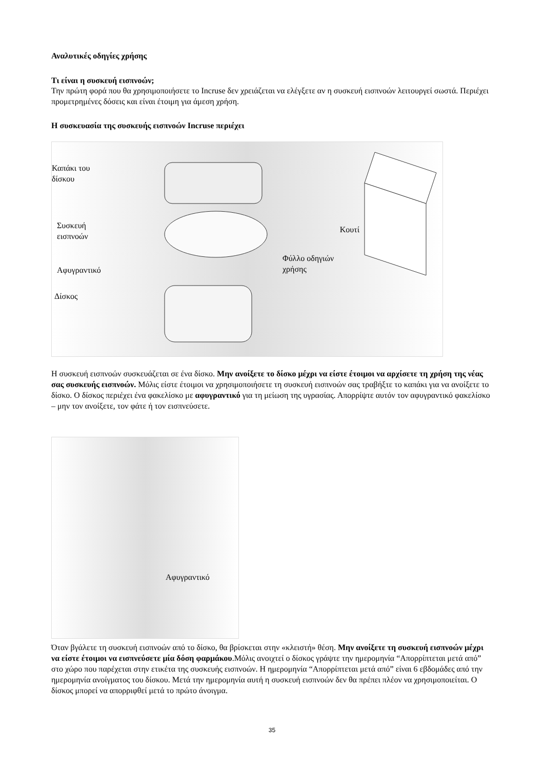Αναλυτικές οδηγίες χρήσης
Τι είναι η συσκευή εισπνοών;
Την πρώτη φορά που θα χρησιμοποιήσετε το Incruse δεν χρειάζεται να ελέγξετε αν η συσκευή εισπνοών λειτουργεί σωστά. Περιέχει προμετρημένες δόσεις και είναι έτοιμη για άμεση χρήση.
Η συσκευασία της συσκευής εισπνοών Incruse περιέχει
Καπάκι του
δίσκου
Συσκευή
εισπνοών
Αφυγραντικό
Δίσκος
Κουτί
Φύλλο οδηγιών
χρήσης
Η συσκευή εισπνοών συσκευάζεται σε ένα δίσκο. Μην ανοίξετε το δίσκο μέχρι να είστε έτοιμοι να αρχίσετε τη χρήση της νέας σας συσκευής εισπνοών. Μόλις είστε έτοιμοι να χρησιμοποιήσετε τη συσκευή εισπνοών σας τραβήξτε το καπάκι για να ανοίξετε το δίσκο. Ο δίσκος περιέχει ένα φακελίσκο με αφυγραντικό για τη μείωση της υγρασίας. Απορρίψτε αυτόν τον αφυγραντικό φακελίσκο – μην τον ανοίξετε, τον φάτε ή τον εισπνεύσετε.
Αφυγραντικό
Όταν βγάλετε τη συσκευή εισπνοών από το δίσκο, θα βρίσκεται στην «κλειστή» θέση. Μην ανοίξετε τη συσκευή εισπνοών μέχρι να είστε έτοιμοι να εισπνεύσετε μία δόση φαρμάκου.Μόλις ανοιχτεί ο δίσκος γράψτε την ημερομηνία “Απορρίπτεται μετά από” στο χώρο που παρέχεται στην ετικέτα της συσκευής εισπνοών. Η ημερομηνία “Απορρίπτεται μετά από” είναι 6 εβδομάδες από την ημερομηνία ανοίγματος του δίσκου. Μετά την ημερομηνία αυτή η συσκευή εισπνοών δεν θα πρέπει πλέον να χρησιμοποιείται. Ο δίσκος μπορεί να απορριφθεί μετά το πρώτο άνοιγμα.
35